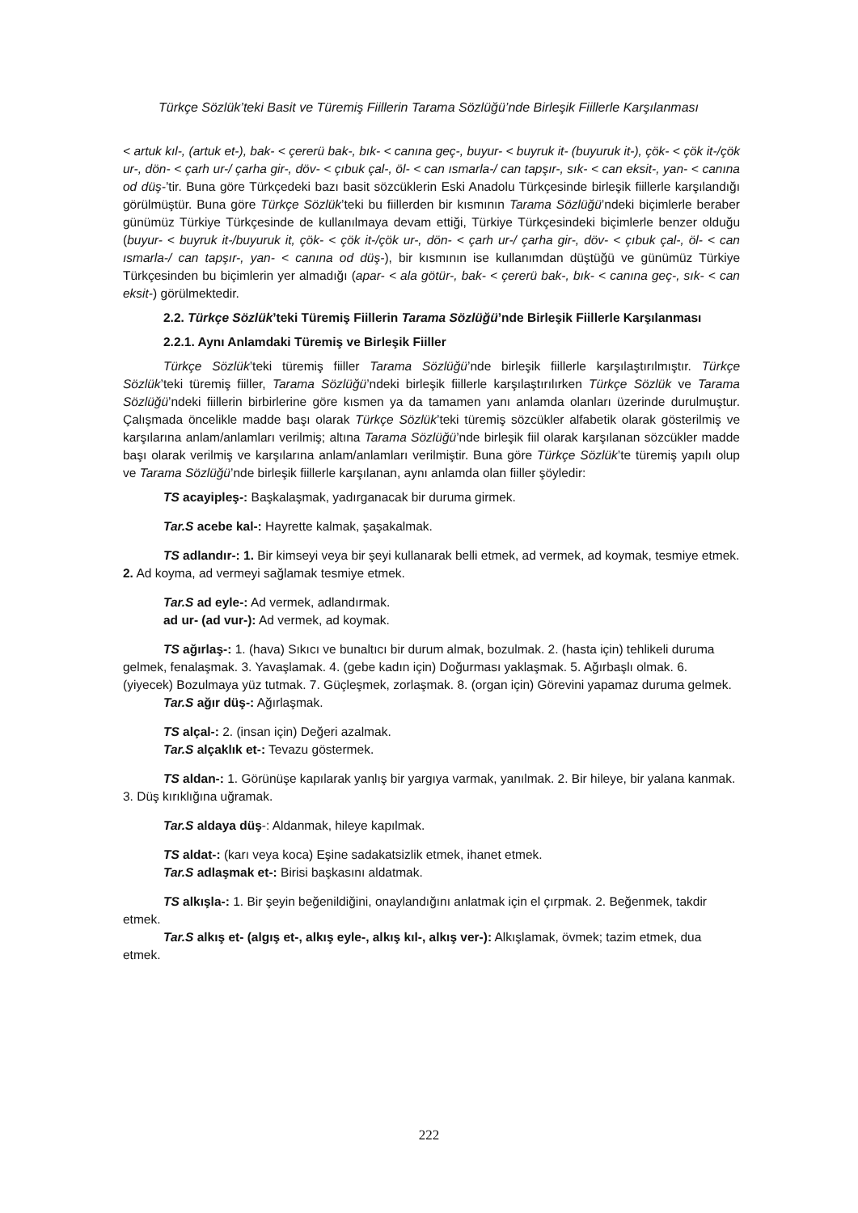Türkçe Sözlük’teki Basit ve Türemiş Fiillerin Tarama Sözlüğü’nde Birleşik Fiillerle Karşılanması
< artuk kıl-, (artuk et-), bak- < çererü bak-, bık- < canına geç-, buyur- < buyruk it- (buyuruk it-), çök- < çök it-/çök ur-, dön- < çarh ur-/ çarha gir-, döv- < çıbuk çal-, öl- < can ısmarla-/ can tapşır-, sık- < can eksit-, yan- < canına od düş-’tir. Buna göre Türkçedeki bazı basit sözcüklerin Eski Anadolu Türkçesinde birleşik fiillerle karşılandığı görülmüştür. Buna göre Türkçe Sözlük’teki bu fiillerden bir kısmının Tarama Sözlüğü’ndeki biçimlerle beraber günümüz Türkiye Türkçesinde de kullanılmaya devam ettiği, Türkiye Türkçesindeki biçimlerle benzer olduğu (buyur- < buyruk it-/buyuruk it, çök- < çök it-/çök ur-, dön- < çarh ur-/ çarha gir-, döv- < çıbuk çal-, öl- < can ısmarla-/ can tapşır-, yan- < canına od düş-), bir kısmının ise kullanımdan düştüğü ve günümüz Türkiye Türkçesinden bu biçimlerin yer almadığı (apar- < ala götür-, bak- < çererü bak-, bık- < canına geç-, sık- < can eksit-) görülmektedir.
2.2. Türkçe Sözlük’teki Türemiş Fiillerin Tarama Sözlüğü’nde Birleşik Fiillerle Karşılanması
2.2.1. Aynı Anlamdaki Türemiş ve Birleşik Fiiller
Türkçe Sözlük’teki türemiş fiiller Tarama Sözlüğü’nde birleşik fiillerle karşılaştırılmıştır. Türkçe Sözlük’teki türemiş fiiller, Tarama Sözlüğü’ndeki birleşik fiillerle karşılaştırılırken Türkçe Sözlük ve Tarama Sözlüğü’ndeki fiillerin birbirlerine göre kısmen ya da tamamen yanı anlamda olanları üzerinde durulmuştur. Çalışmada öncelikle madde başı olarak Türkçe Sözlük’teki türemiş sözcükler alfabetik olarak gösterilmiş ve karşılarına anlam/anlamları verilmiş; altına Tarama Sözlüğü’nde birleşik fiil olarak karşılanan sözcükler madde başı olarak verilmiş ve karşılarına anlam/anlamları verilmiştir. Buna göre Türkçe Sözlük’te türemiş yapılı olup ve Tarama Sözlüğü’nde birleşik fiillerle karşılanan, aynı anlamda olan fiiller şöyledir:
TS acayipleş-: Başkalaşmak, yadırganacak bir duruma girmek.
Tar.S acebe kal-: Hayrette kalmak, şaşakalmak.
TS adlandır-: 1. Bir kimseyi veya bir şeyi kullanarak belli etmek, ad vermek, ad koymak, tesmiye etmek. 2. Ad koyma, ad vermeyi sağlamak tesmiye etmek.
Tar.S ad eyle-: Ad vermek, adlandırmak.
ad ur- (ad vur-): Ad vermek, ad koymak.
TS ağırlaş-: 1. (hava) Sıkıcı ve bunaltıcı bir durum almak, bozulmak. 2. (hasta için) tehlikeli duruma gelmek, fenalaşmak. 3. Yavaşlamak. 4. (gebe kadın için) Doğurması yaklaşmak. 5. Ağırbaşlı olmak. 6. (yiyecek) Bozulmaya yüz tutmak. 7. Güçleşmek, zorlaşmak. 8. (organ için) Görevini yapamaz duruma gelmek.
Tar.S ağır düş-: Ağırlaşmak.
TS alçal-: 2. (insan için) Değeri azalmak.
Tar.S alçaklık et-: Tevazu göstermek.
TS aldan-: 1. Görünüşe kapılarak yanlış bir yargıya varmak, yanılmak. 2. Bir hileye, bir yalana kanmak. 3. Düş kırıklığına uğramak.
Tar.S aldaya düş-: Aldanmak, hileye kapılmak.
TS aldat-: (karı veya koca) Eşine sadakatsizlik etmek, ihanet etmek.
Tar.S adlaşmak et-: Birisi başkasını aldatmak.
TS alkışla-: 1. Bir şeyin beğenildiğini, onaylandığını anlatmak için el çırpmak. 2. Beğenmek, takdir etmek.
Tar.S alkış et- (algış et-, alkış eyle-, alkış kıl-, alkış ver-): Alkışlamak, övmek; tazim etmek, dua etmek.
222